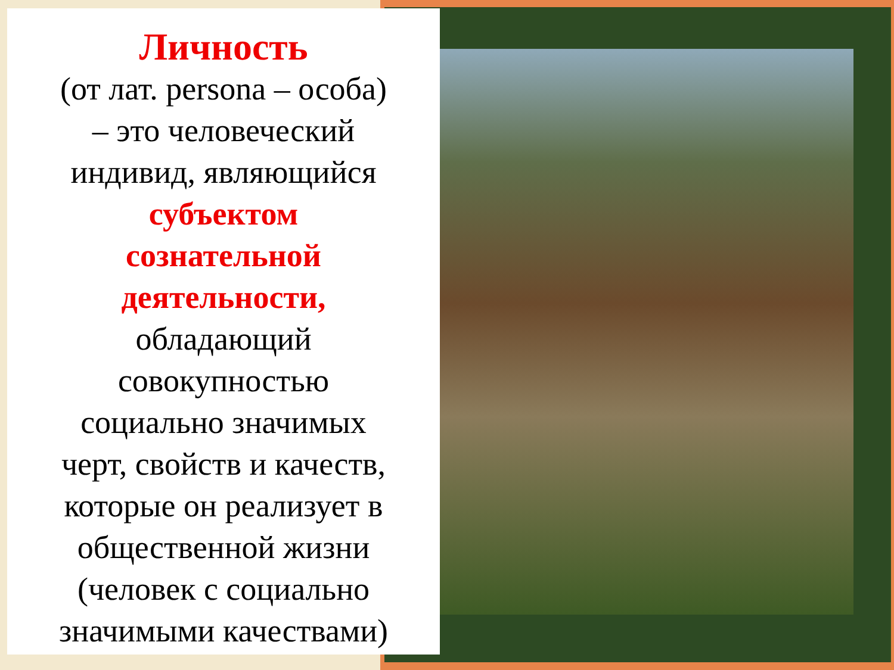Личность
(от лат. persona – особа)
– это человеческий
индивид, являющийся
субъектом
сознательной
деятельности,
обладающий
совокупностью
социально значимых
черт, свойств и качеств,
которые он реализует в
общественной жизни
(человек с социально
значимыми качествами)